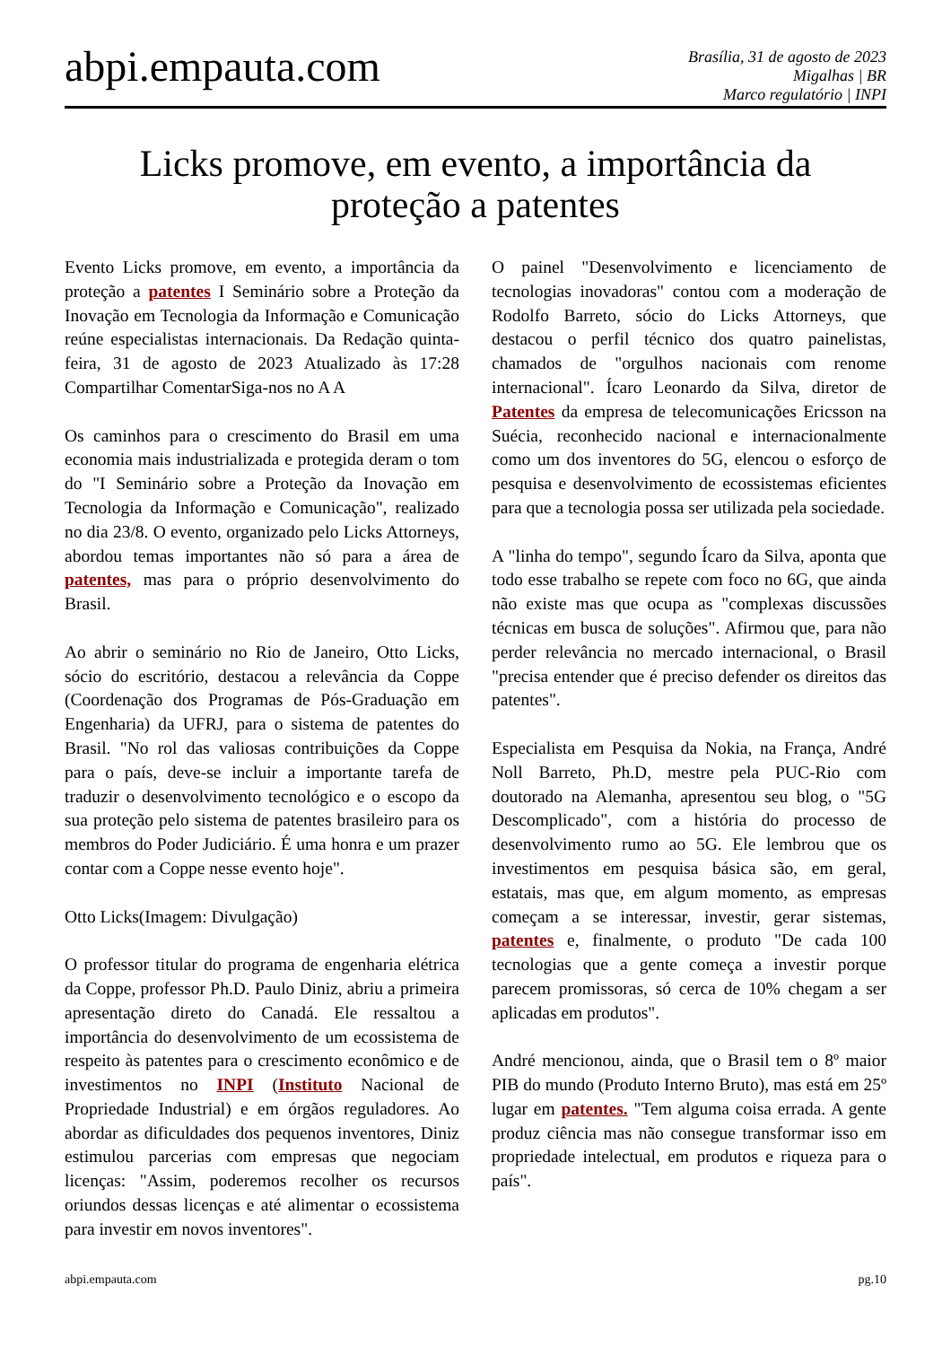abpi.empauta.com
Brasília, 31 de agosto de 2023
Migalhas | BR
Marco regulatório | INPI
Licks promove, em evento, a importância da proteção a patentes
Evento Licks promove, em evento, a importância da proteção a patentes I Seminário sobre a Proteção da Inovação em Tecnologia da Informação e Comunicação reúne especialistas internacionais. Da Redação quinta-feira, 31 de agosto de 2023 Atualizado às 17:28 Compartilhar ComentarSiga-nos no A A
Os caminhos para o crescimento do Brasil em uma economia mais industrializada e protegida deram o tom do "I Seminário sobre a Proteção da Inovação em Tecnologia da Informação e Comunicação", realizado no dia 23/8. O evento, organizado pelo Licks Attorneys, abordou temas importantes não só para a área de patentes, mas para o próprio desenvolvimento do Brasil.
Ao abrir o seminário no Rio de Janeiro, Otto Licks, sócio do escritório, destacou a relevância da Coppe (Coordenação dos Programas de Pós-Graduação em Engenharia) da UFRJ, para o sistema de patentes do Brasil. "No rol das valiosas contribuições da Coppe para o país, deve-se incluir a importante tarefa de traduzir o desenvolvimento tecnológico e o escopo da sua proteção pelo sistema de patentes brasileiro para os membros do Poder Judiciário. É uma honra e um prazer contar com a Coppe nesse evento hoje".
Otto Licks(Imagem: Divulgação)
O professor titular do programa de engenharia elétrica da Coppe, professor Ph.D. Paulo Diniz, abriu a primeira apresentação direto do Canadá. Ele ressaltou a importância do desenvolvimento de um ecossistema de respeito às patentes para o crescimento econômico e de investimentos no INPI (Instituto Nacional de Propriedade Industrial) e em órgãos reguladores. Ao abordar as dificuldades dos pequenos inventores, Diniz estimulou parcerias com empresas que negociam licenças: "Assim, poderemos recolher os recursos oriundos dessas licenças e até alimentar o ecossistema para investir em novos inventores".
O painel "Desenvolvimento e licenciamento de tecnologias inovadoras" contou com a moderação de Rodolfo Barreto, sócio do Licks Attorneys, que destacou o perfil técnico dos quatro painelistas, chamados de "orgulhos nacionais com renome internacional". Ícaro Leonardo da Silva, diretor de Patentes da empresa de telecomunicações Ericsson na Suécia, reconhecido nacional e internacionalmente como um dos inventores do 5G, elencou o esforço de pesquisa e desenvolvimento de ecossistemas eficientes para que a tecnologia possa ser utilizada pela sociedade.
A "linha do tempo", segundo Ícaro da Silva, aponta que todo esse trabalho se repete com foco no 6G, que ainda não existe mas que ocupa as "complexas discussões técnicas em busca de soluções". Afirmou que, para não perder relevância no mercado internacional, o Brasil "precisa entender que é preciso defender os direitos das patentes".
Especialista em Pesquisa da Nokia, na França, André Noll Barreto, Ph.D, mestre pela PUC-Rio com doutorado na Alemanha, apresentou seu blog, o "5G Descomplicado", com a história do processo de desenvolvimento rumo ao 5G. Ele lembrou que os investimentos em pesquisa básica são, em geral, estatais, mas que, em algum momento, as empresas começam a se interessar, investir, gerar sistemas, patentes e, finalmente, o produto "De cada 100 tecnologias que a gente começa a investir porque parecem promissoras, só cerca de 10% chegam a ser aplicadas em produtos".
André mencionou, ainda, que o Brasil tem o 8º maior PIB do mundo (Produto Interno Bruto), mas está em 25º lugar em patentes. "Tem alguma coisa errada. A gente produz ciência mas não consegue transformar isso em propriedade intelectual, em produtos e riqueza para o país".
abpi.empauta.com pg.10